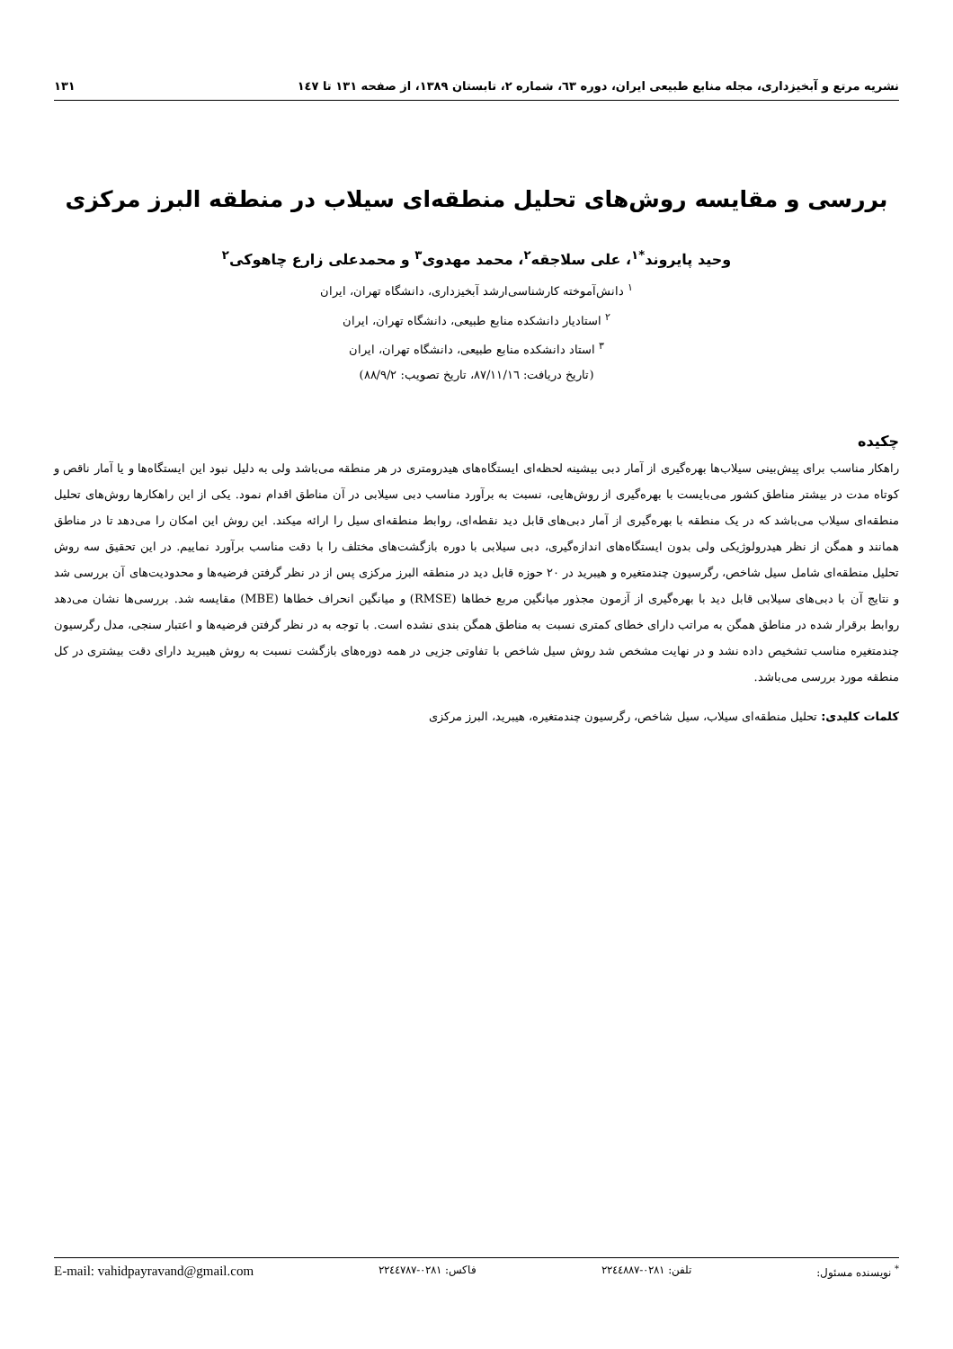نشریه مرتع و آبخیزداری، مجله منابع طبیعی ایران، دوره ٦٣، شماره ٢، تابستان ١٣٨٩، از صفحه ١٣١ تا ١٤٧ ١٣١
بررسی و مقایسه روش‌های تحلیل منطقه‌ای سیلاب در منطقه البرز مرکزی
وحید پایروند<sup>*١</sup>، علی سلاجقه<sup>٢</sup>، محمد مهدوی<sup>٣</sup> و محمدعلی زارع چاهوکی<sup>٢</sup>
<sup>١</sup> دانش‌آموخته کارشناسی‌ارشد آبخیزداری، دانشگاه تهران، ایران
<sup>٢</sup> استادیار دانشکده منابع طبیعی، دانشگاه تهران، ایران
<sup>٣</sup> استاد دانشکده منابع طبیعی، دانشگاه تهران، ایران
(تاریخ دریافت: ٨٧/١١/١٦، تاریخ تصویب: ٨٨/٩/٢)
چکیده
راهکار مناسب برای پیش‌بینی سیلاب‌ها بهره‌گیری از آمار دبی بیشینه لحظه‌ای ایستگاه‌های هیدرومتری در هر منطقه می‌باشد ولی به دلیل نبود این ایستگاه‌ها و یا آمار ناقص و کوتاه مدت در بیشتر مناطق کشور می‌بایست با بهره‌گیری از روش‌هایی، نسبت به برآورد مناسب دبی سیلابی در آن مناطق اقدام نمود. یکی از این راهکارها روش‌های تحلیل منطقه‌ای سیلاب می‌باشد که در یک منطقه با بهره‌گیری از آمار دبی‌های قابل دید نقطه‌ای، روابط منطقه‌ای سیل را ارائه میکند. این روش این امکان را می‌دهد تا در مناطق همانند و همگن از نظر هیدرولوژیکی ولی بدون ایستگاه‌های اندازه‌گیری، دبی سیلابی با دوره بازگشت‌های مختلف را با دقت مناسب برآورد نماییم. در این تحقیق سه روش تحلیل منطقه‌ای شامل سیل شاخص، رگرسیون چندمتغیره و هیبرید در ٢٠ حوزه قابل دید در منطقه البرز مرکزی پس از در نظر گرفتن فرضیه‌ها و محدودیت‌های آن بررسی شد و نتایج آن با دبی‌های سیلابی قابل دید با بهره‌گیری از آزمون مجذور میانگین مربع خطاها (RMSE) و میانگین انحراف خطاها (MBE) مقایسه شد. بررسی‌ها نشان می‌دهد روابط برقرار شده در مناطق همگن به مراتب دارای خطای کمتری نسبت به مناطق همگن بندی نشده است. با توجه به در نظر گرفتن فرضیه‌ها و اعتبار سنجی، مدل رگرسیون چندمتغیره مناسب تشخیص داده نشد و در نهایت مشخص شد روش سیل شاخص با تفاوتی جزیی در همه دوره‌های بازگشت نسبت به روش هیبرید دارای دقت بیشتری در کل منطقه مورد بررسی می‌باشد.
کلمات کلیدی: تحلیل منطقه‌ای سیلاب، سیل شاخص، رگرسیون چندمتغیره، هیبرید، البرز مرکزی
<sup>*</sup> نویسنده مسئول: تلفن: ٠٢٨١-٢٢٤٤٨٨٧ فاکس: ٠٢٨١-٢٢٤٤٧٨٧ E-mail: vahidpayravand@gmail.com